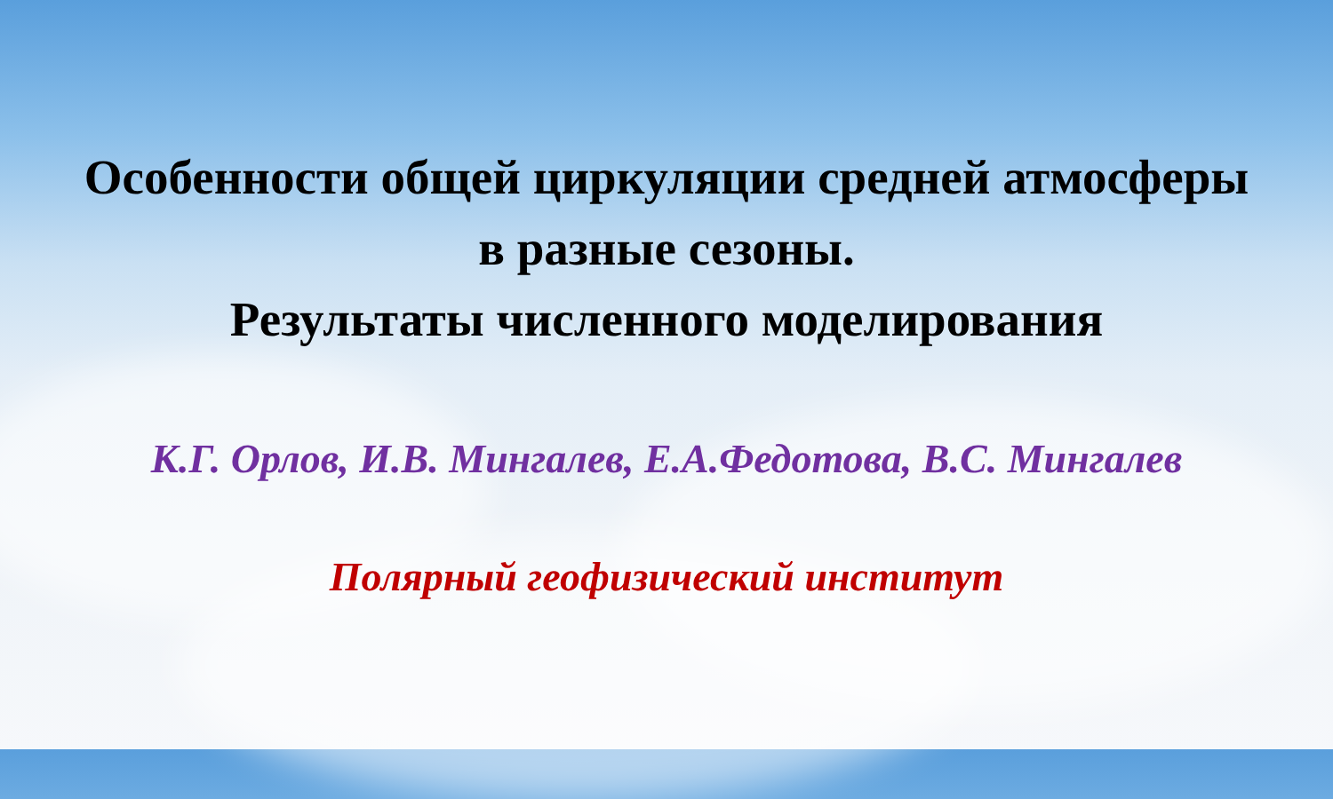Особенности общей циркуляции средней атмосферы
в разные сезоны.
Результаты численного моделирования
К.Г. Орлов, И.В. Мингалев, Е.А.Федотова, В.С. Мингалев
Полярный геофизический институт